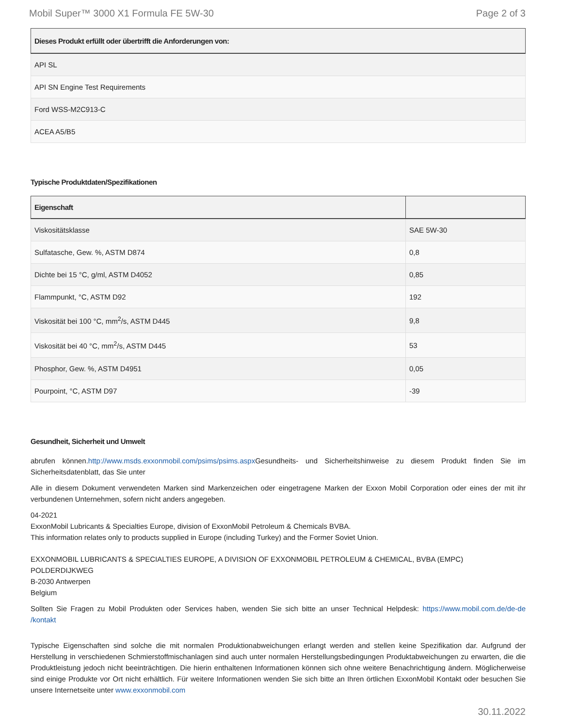Mobil Super™ 3000 X1 Formula FE 5W-30 Page 2 of 3
| Dieses Produkt erfüllt oder übertrifft die Anforderungen von: |
| --- |
| API SL |
| API SN Engine Test Requirements |
| Ford WSS-M2C913-C |
| ACEA A5/B5 |
Typische Produktdaten/Spezifikationen
| Eigenschaft | |
| --- | --- |
| Viskositätsklasse | SAE 5W-30 |
| Sulfatasche, Gew. %, ASTM D874 | 0,8 |
| Dichte bei 15 °C, g/ml, ASTM D4052 | 0,85 |
| Flammpunkt, °C, ASTM D92 | 192 |
| Viskosität bei 100 °C, mm<sup>2</sup>/s, ASTM D445 | 9,8 |
| Viskosität bei 40 °C, mm<sup>2</sup>/s, ASTM D445 | 53 |
| Phosphor, Gew. %, ASTM D4951 | 0,05 |
| Pourpoint, °C, ASTM D97 | -39 |
Gesundheit, Sicherheit und Umwelt
abrufen können.http://www.msds.exxonmobil.com/psims/psims.aspx Gesundheits- und Sicherheitshinweise zu diesem Produkt finden Sie im Sicherheitsdatenblatt, das Sie unter
Alle in diesem Dokument verwendeten Marken sind Markenzeichen oder eingetragene Marken der Exxon Mobil Corporation oder eines der mit ihr verbundenen Unternehmen, sofern nicht anders angegeben.
04-2021
ExxonMobil Lubricants & Specialties Europe, division of ExxonMobil Petroleum & Chemicals BVBA.
This information relates only to products supplied in Europe (including Turkey) and the Former Soviet Union.
EXXONMOBIL LUBRICANTS & SPECIALTIES EUROPE, A DIVISION OF EXXONMOBIL PETROLEUM & CHEMICAL, BVBA (EMPC)
POLDERDIJKWEG
B-2030 Antwerpen
Belgium
Sollten Sie Fragen zu Mobil Produkten oder Services haben, wenden Sie sich bitte an unser Technical Helpdesk: https://www.mobil.com.de/de-de /kontakt
Typische Eigenschaften sind solche die mit normalen Produktionabweichungen erlangt werden and stellen keine Spezifikation dar. Aufgrund der Herstellung in verschiedenen Schmierstoffmischanlagen sind auch unter normalen Herstellungsbedingungen Produktabweichungen zu erwarten, die die Produktleistung jedoch nicht beeinträchtigen. Die hierin enthaltenen Informationen können sich ohne weitere Benachrichtigung ändern. Möglicherweise sind einige Produkte vor Ort nicht erhältlich. Für weitere Informationen wenden Sie sich bitte an Ihren örtlichen ExxonMobil Kontakt oder besuchen Sie unsere Internetseite unter www.exxonmobil.com
30.11.2022